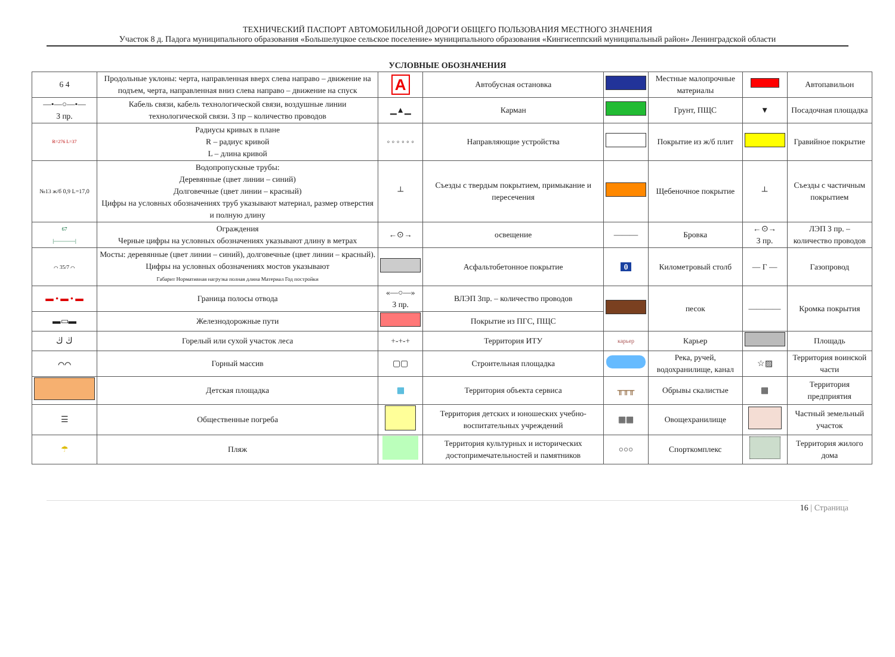ТЕХНИЧЕСКИЙ ПАСПОРТ АВТОМОБИЛЬНОЙ ДОРОГИ ОБЩЕГО ПОЛЬЗОВАНИЯ МЕСТНОГО ЗНАЧЕНИЯ
Участок 8 д. Падога муниципального образования «Большелуцкое сельское поселение» муниципального образования «Кингисеппский муниципальный район» Ленинградской области
УСЛОВНЫЕ ОБОЗНАЧЕНИЯ
| 6 4 | Продольные уклоны: черта, направленная вверх слева направо – движение на подъем, черта, направленная вниз слева направо – движение на спуск | A | Автобусная остановка | | Местные малопрочные материалы | | Автопавильон |
| —•—○—•— 3 пр. | Кабель связи, кабель технологической связи, воздушные линии технологической связи. 3 пр – количество проводов | ▁▲▁ | Карман | | Грунт, ПЩС | ▼ | Посадочная площадка |
| R=276 L=37 | Радиусы кривых в плане R – радиус кривой L – длина кривой | ◦ ◦ ◦ ◦ ◦ ◦ | Направляющие устройства | | Покрытие из ж/б плит | | Гравийное покрытие |
| №13 ж/б 0,9 L=17,0 | Водопропускные трубы: Деревянные (цвет линии – синий) Долговечные (цвет линии – красный) Цифры на условных обозначениях труб указывают материал, размер отверстия и полную длину | ┴ | Съезды с твердым покрытием, примыкание и пересечения | | Щебеночное покрытие | ┴ | Съезды с частичным покрытием |
| 67 /————/ | Ограждения Черные цифры на условных обозначениях указывают длину в метрах | ←⊙→ | освещение | ——— | Бровка | ←⊙→ 3 пр. | ЛЭП 3 пр. – количество проводов |
| ⌒ 35/7 ⌒ | Мосты: деревянные (цвет линии – синий), долговечные (цвет линии – красный). Цифры на условных обозначениях мостов указывают Габарит Нормативная нагрузка полная длина Материал Год постройки | | Асфальтобетонное покрытие | 0 | Километровый столб | — Г — | Газопровод |
| ▬ • ▬ • ▬ | Граница полосы отвода | «—○—» 3 пр. | ВЛЭП 3пр. – количество проводов | | песок | ———— | Кромка покрытия |
| ▬▭▬ | Железнодорожные пути | | Покрытие из ПГС, ПЩС | | | | |
| ڬ ڬ | Горелый или сухой участок леса | +-+-+ | Территория ИТУ | карьер | Карьер | | Площадь |
| ⌒⌒ | Горный массив | ▢▢ | Строительная площадка | | Река, ручей, водохранилище, канал | ☆▨ | Территория воинской части |
| | Детская площадка | ▦ | Территория объекта сервиса | ╥╥╥ | Обрывы скалистые | ▦ | Территория предприятия |
| ☰ | Общественные погреба | | Территория детских и юношеских учебно-воспитательных учреждений | ▦▦ | Овощехранилище | | Частный земельный участок |
| ☂ | Пляж | | Территория культурных и исторических достопримечательностей и памятников | ○○○ | Спорткомплекс | | Территория жилого дома |
16 | Страница